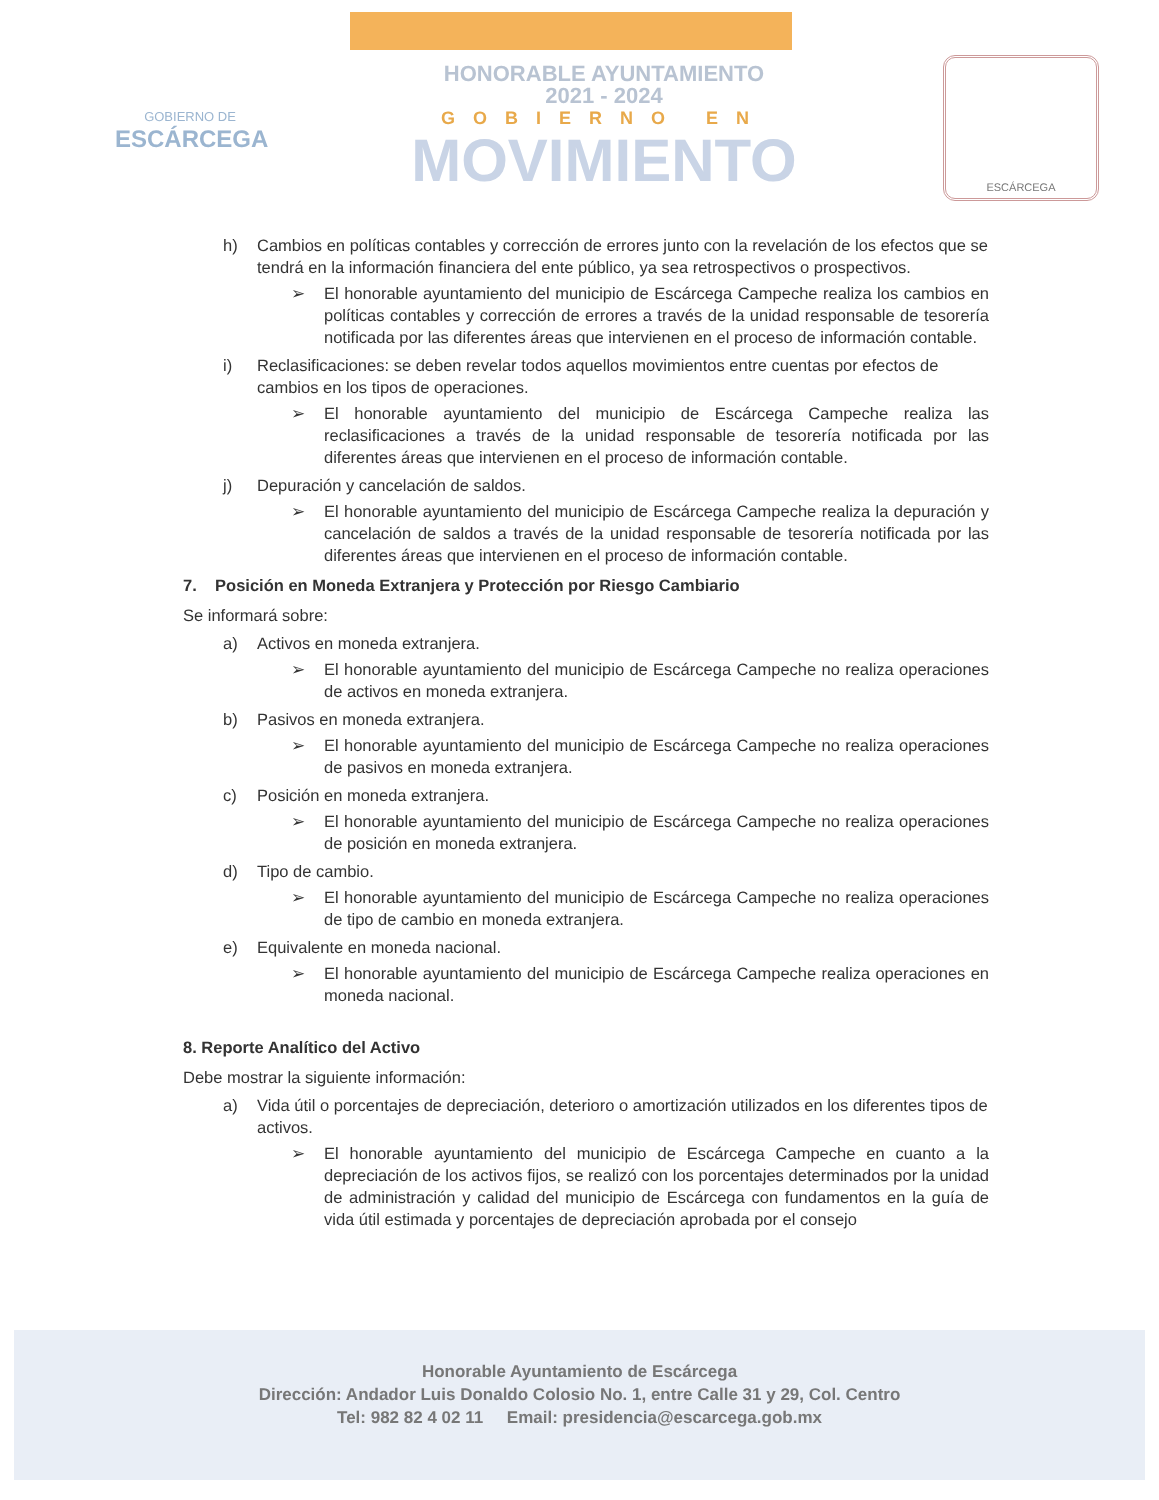GOBIERNO DE
ESCÁRCEGA
HONORABLE AYUNTAMIENTO
2021 - 2024
GOBIERNO EN
MOVIMIENTO
ESCÁRCEGA
h) Cambios en políticas contables y corrección de errores junto con la revelación de los efectos que se tendrá en la información financiera del ente público, ya sea retrospectivos o prospectivos.
➢ El honorable ayuntamiento del municipio de Escárcega Campeche realiza los cambios en políticas contables y corrección de errores a través de la unidad responsable de tesorería notificada por las diferentes áreas que intervienen en el proceso de información contable.
i) Reclasificaciones: se deben revelar todos aquellos movimientos entre cuentas por efectos de cambios en los tipos de operaciones.
➢ El honorable ayuntamiento del municipio de Escárcega Campeche realiza las reclasificaciones a través de la unidad responsable de tesorería notificada por las diferentes áreas que intervienen en el proceso de información contable.
j) Depuración y cancelación de saldos.
➢ El honorable ayuntamiento del municipio de Escárcega Campeche realiza la depuración y cancelación de saldos a través de la unidad responsable de tesorería notificada por las diferentes áreas que intervienen en el proceso de información contable.
7. Posición en Moneda Extranjera y Protección por Riesgo Cambiario
Se informará sobre:
a) Activos en moneda extranjera.
➢ El honorable ayuntamiento del municipio de Escárcega Campeche no realiza operaciones de activos en moneda extranjera.
b) Pasivos en moneda extranjera.
➢ El honorable ayuntamiento del municipio de Escárcega Campeche no realiza operaciones de pasivos en moneda extranjera.
c) Posición en moneda extranjera.
➢ El honorable ayuntamiento del municipio de Escárcega Campeche no realiza operaciones de posición en moneda extranjera.
d) Tipo de cambio.
➢ El honorable ayuntamiento del municipio de Escárcega Campeche no realiza operaciones de tipo de cambio en moneda extranjera.
e) Equivalente en moneda nacional.
➢ El honorable ayuntamiento del municipio de Escárcega Campeche realiza operaciones en moneda nacional.
8. Reporte Analítico del Activo
Debe mostrar la siguiente información:
a) Vida útil o porcentajes de depreciación, deterioro o amortización utilizados en los diferentes tipos de activos.
➢ El honorable ayuntamiento del municipio de Escárcega Campeche en cuanto a la depreciación de los activos fijos, se realizó con los porcentajes determinados por la unidad de administración y calidad del municipio de Escárcega con fundamentos en la guía de vida útil estimada y porcentajes de depreciación aprobada por el consejo
Honorable Ayuntamiento de Escárcega
Dirección: Andador Luis Donaldo Colosio No. 1, entre Calle 31 y 29, Col. Centro
Tel: 982 82 4 02 11 Email: presidencia@escarcega.gob.mx